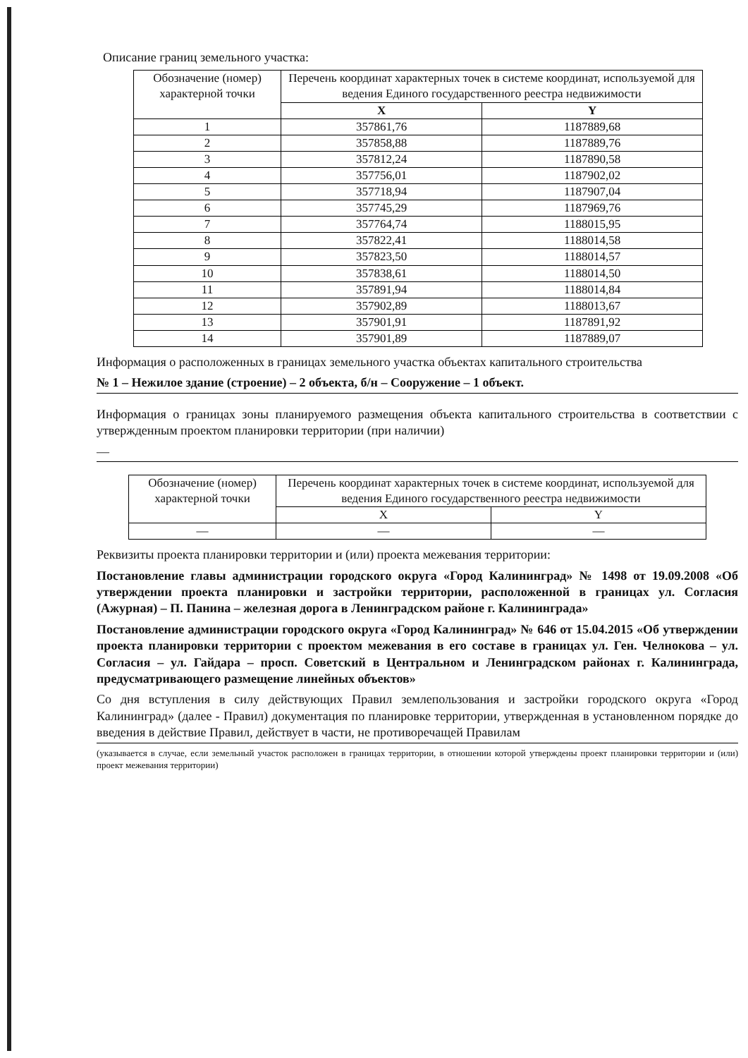Описание границ земельного участка:
| Обозначение (номер) характерной точки | Перечень координат характерных точек в системе координат, используемой для ведения Единого государственного реестра недвижимости | |
| --- | --- | --- |
| | X | Y |
| 1 | 357861,76 | 1187889,68 |
| 2 | 357858,88 | 1187889,76 |
| 3 | 357812,24 | 1187890,58 |
| 4 | 357756,01 | 1187902,02 |
| 5 | 357718,94 | 1187907,04 |
| 6 | 357745,29 | 1187969,76 |
| 7 | 357764,74 | 1188015,95 |
| 8 | 357822,41 | 1188014,58 |
| 9 | 357823,50 | 1188014,57 |
| 10 | 357838,61 | 1188014,50 |
| 11 | 357891,94 | 1188014,84 |
| 12 | 357902,89 | 1188013,67 |
| 13 | 357901,91 | 1187891,92 |
| 14 | 357901,89 | 1187889,07 |
Информация о расположенных в границах земельного участка объектах капитального строительства
№ 1 – Нежилое здание (строение) – 2 объекта, б/н – Сооружение – 1 объект.
Информация о границах зоны планируемого размещения объекта капитального строительства в соответствии с утвержденным проектом планировки территории (при наличии)
—
| Обозначение (номер) характерной точки | Перечень координат характерных точек в системе координат, используемой для ведения Единого государственного реестра недвижимости | |
| --- | --- | --- |
| | X | Y |
| — | — | — |
Реквизиты проекта планировки территории и (или) проекта межевания территории:
Постановление главы администрации городского округа «Город Калининград» № 1498 от 19.09.2008 «Об утверждении проекта планировки и застройки территории, расположенной в границах ул. Согласия (Ажурная) – П. Панина – железная дорога в Ленинградском районе г. Калининграда»
Постановление администрации городского округа «Город Калининград» № 646 от 15.04.2015 «Об утверждении проекта планировки территории с проектом межевания в его составе в границах ул. Ген. Челнокова – ул. Согласия – ул. Гайдара – просп. Советский в Центральном и Ленинградском районах г. Калининграда, предусматривающего размещение линейных объектов»
Со дня вступления в силу действующих Правил землепользования и застройки городского округа «Город Калининград» (далее - Правил) документация по планировке территории, утвержденная в установленном порядке до введения в действие Правил, действует в части, не противоречащей Правилам
(указывается в случае, если земельный участок расположен в границах территории, в отношении которой утверждены проект планировки территории и (или) проект межевания территории)